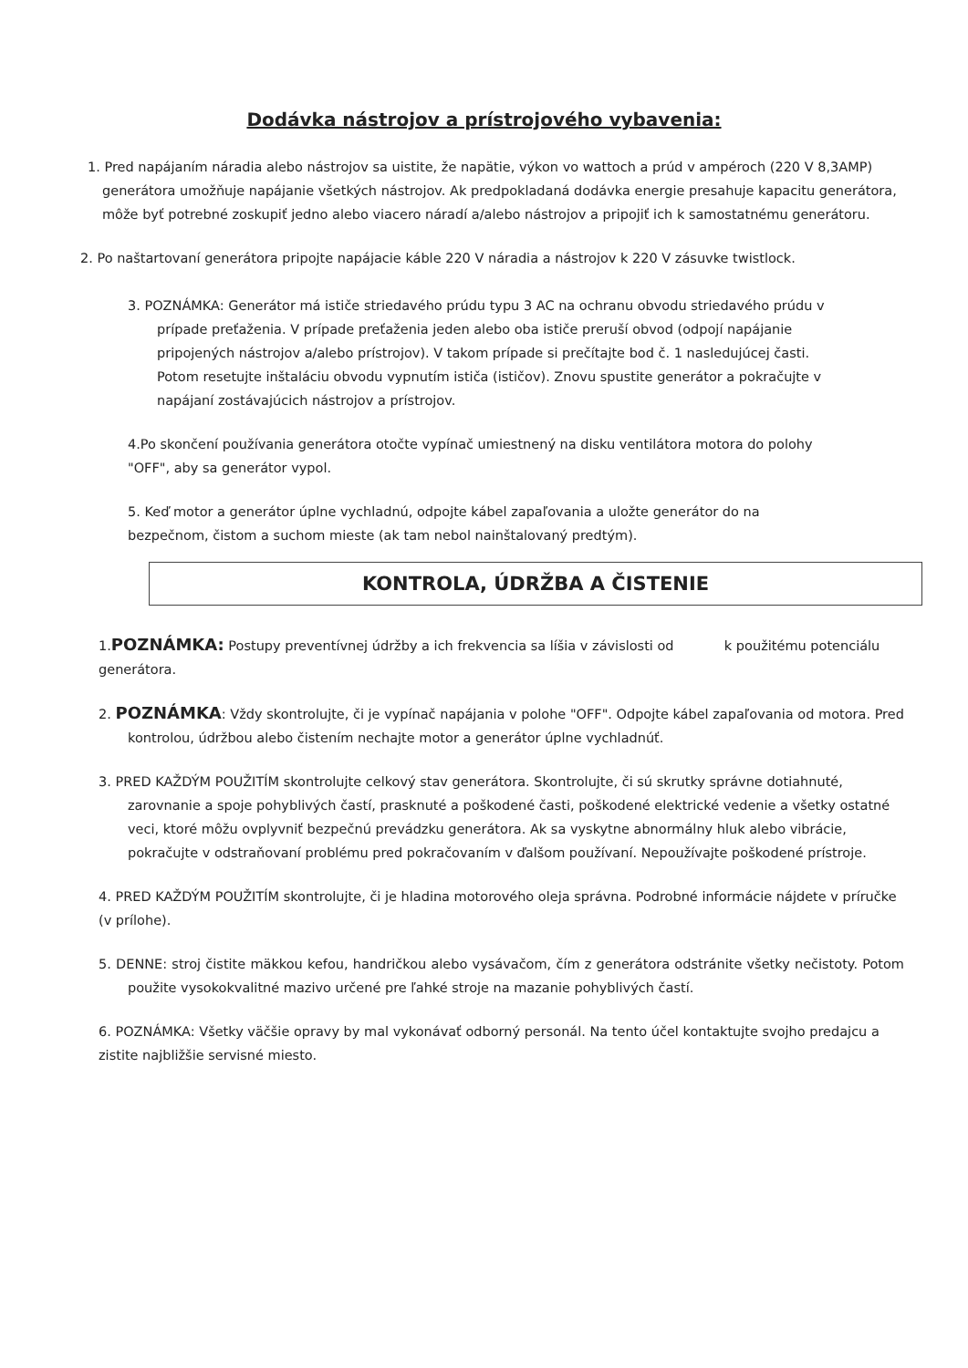Dodávka nástrojov a prístrojového vybavenia:
1. Pred napájaním náradia alebo nástrojov sa uistite, že napätie, výkon vo wattoch a prúd v ampéroch (220 V 8,3AMP) generátora umožňuje napájanie všetkých nástrojov. Ak predpokladaná dodávka energie presahuje kapacitu generátora, môže byť potrebné zoskupiť jedno alebo viacero náradí a/alebo nástrojov a pripojiť ich k samostatnému generátoru.
2. Po naštartovaní generátora pripojte napájacie káble 220 V náradia a nástrojov k 220 V zásuvke twistlock.
3. POZNÁMKA: Generátor má ističe striedavého prúdu typu 3 AC na ochranu obvodu striedavého prúdu v prípade preťaženia. V prípade preťaženia jeden alebo oba ističe preruší obvod (odpojí napájanie pripojených nástrojov a/alebo prístrojov). V takom prípade si prečítajte bod č. 1 nasledujúcej časti. Potom resetujte inštaláciu obvodu vypnutím ističa (ističov). Znovu spustite generátor a pokračujte v napájaní zostávajúcich nástrojov a prístrojov.
4.Po skončení používania generátora otočte vypínač umiestnený na disku ventilátora motora do polohy "OFF", aby sa generátor vypol.
5. Keď motor a generátor úplne vychladnú, odpojte kábel zapaľovania a uložte generátor do na bezpečnom, čistom a suchom mieste (ak tam nebol nainštalovaný predtým).
KONTROLA, ÚDRŽBA A ČISTENIE
1.POZNÁMKA: Postupy preventívnej údržby a ich frekvencia sa líšia v závislosti od k použitému potenciálu generátora.
2. POZNÁMKA: Vždy skontrolujte, či je vypínač napájania v polohe "OFF". Odpojte kábel zapaľovania od motora. Pred kontrolou, údržbou alebo čistením nechajte motor a generátor úplne vychladnúť.
3. PRED KAŽDÝM POUŽITÍM skontrolujte celkový stav generátora. Skontrolujte, či sú skrutky správne dotiahnuté, zarovnanie a spoje pohyblivých častí, prasknuté a poškodené časti, poškodené elektrické vedenie a všetky ostatné veci, ktoré môžu ovplyvniť bezpečnú prevádzku generátora. Ak sa vyskytne abnormálny hluk alebo vibrácie, pokračujte v odstraňovaní problému pred pokračovaním v ďalšom používaní. Nepoužívajte poškodené prístroje.
4. PRED KAŽDÝM POUŽITÍM skontrolujte, či je hladina motorového oleja správna. Podrobné informácie nájdete v príručke (v prílohe).
5. DENNE: stroj čistite mäkkou kefou, handričkou alebo vysávačom, čím z generátora odstránite všetky nečistoty. Potom použite vysokokvalitné mazivo určené pre ľahké stroje na mazanie pohyblivých častí.
6. POZNÁMKA: Všetky väčšie opravy by mal vykonávať odborný personál. Na tento účel kontaktujte svojho predajcu a zistite najbližšie servisné miesto.